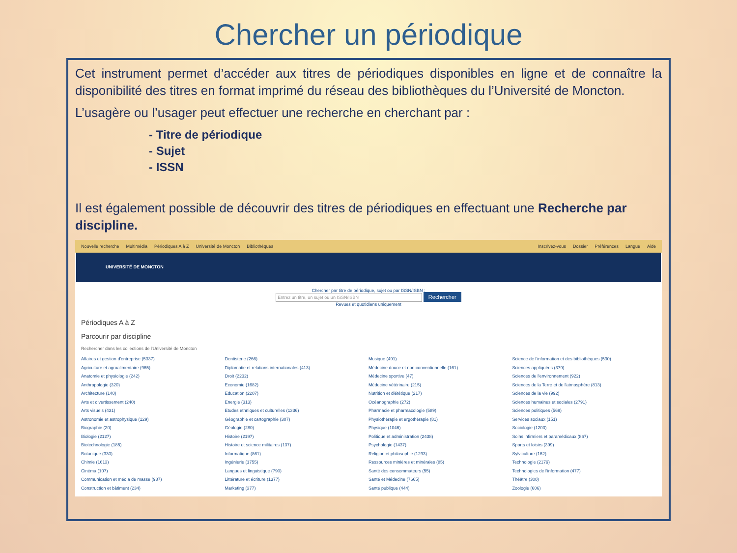Chercher un périodique
Cet instrument permet d’accéder aux titres de périodiques disponibles en ligne et de connaître la disponibilité des titres en format imprimé du réseau des bibliothèques du l’Université de Moncton.
L’usagère ou l’usager peut effectuer une recherche en cherchant par :
- Titre de périodique
- Sujet
- ISSN
Il est également possible de découvrir des titres de périodiques en effectuant une Recherche par discipline.
Nouvelle recherche Multimédia Périodiques A à Z Université de Moncton Bibliothèques Inscrivez-vous Dossier Préférences Langue Aide
UNIVERSITÉ DE MONCTON
Chercher par titre de périodique, sujet ou par ISSN/ISBN :
Entrez un titre, un sujet ou un ISSN/ISBN Rechercher
Revues et quotidiens uniquement
Périodiques A à Z
Parcourir par discipline
Rechercher dans les collections de l'Université de Moncton
Affaires et gestion d'entreprise (5337)
Agriculture et agroalimentaire (965)
Anatomie et physiologie (242)
Anthropologie (320)
Architecture (140)
Arts et divertissement (240)
Arts visuels (431)
Astronomie et astrophysique (129)
Biographie (20)
Biologie (2127)
Biotechnologie (185)
Botanique (330)
Chimie (1613)
Cinéma (107)
Communication et média de masse (987)
Construction et bâtiment (234)
Dentisterie (266)
Diplomatie et relations internationales (413)
Droit (2232)
Economie (1682)
Education (2207)
Energie (313)
Etudes ethniques et culturelles (1336)
Géographie et cartographie (307)
Géologie (280)
Histoire (2197)
Histoire et science militaires (137)
Informatique (861)
Ingénierie (1755)
Langues et linguistique (790)
Littérature et écriture (1377)
Marketing (377)
Musique (491)
Médecine douce et non conventionnelle (161)
Médecine sportive (47)
Médecine vétérinaire (215)
Nutrition et diététique (217)
Océanographie (272)
Pharmacie et pharmacologie (589)
Physiothérapie et ergothérapie (81)
Physique (1046)
Politique et administration (2438)
Psychologie (1437)
Religion et philosophie (1293)
Ressources minières et minérales (85)
Santé des consommateurs (55)
Santé et Médecine (7665)
Santé publique (444)
Science de l'information et des bibliothèques (530)
Sciences appliquées (379)
Sciences de l'environnement (922)
Sciences de la Terre et de l'atmosphère (813)
Sciences de la vie (992)
Sciences humaines et sociales (2791)
Sciences politiques (569)
Services sociaux (151)
Sociologie (1203)
Soins infirmiers et paramédicaux (867)
Sports et loisirs (399)
Sylviculture (162)
Technologie (2179)
Technologies de l'information (477)
Théâtre (300)
Zoologie (606)